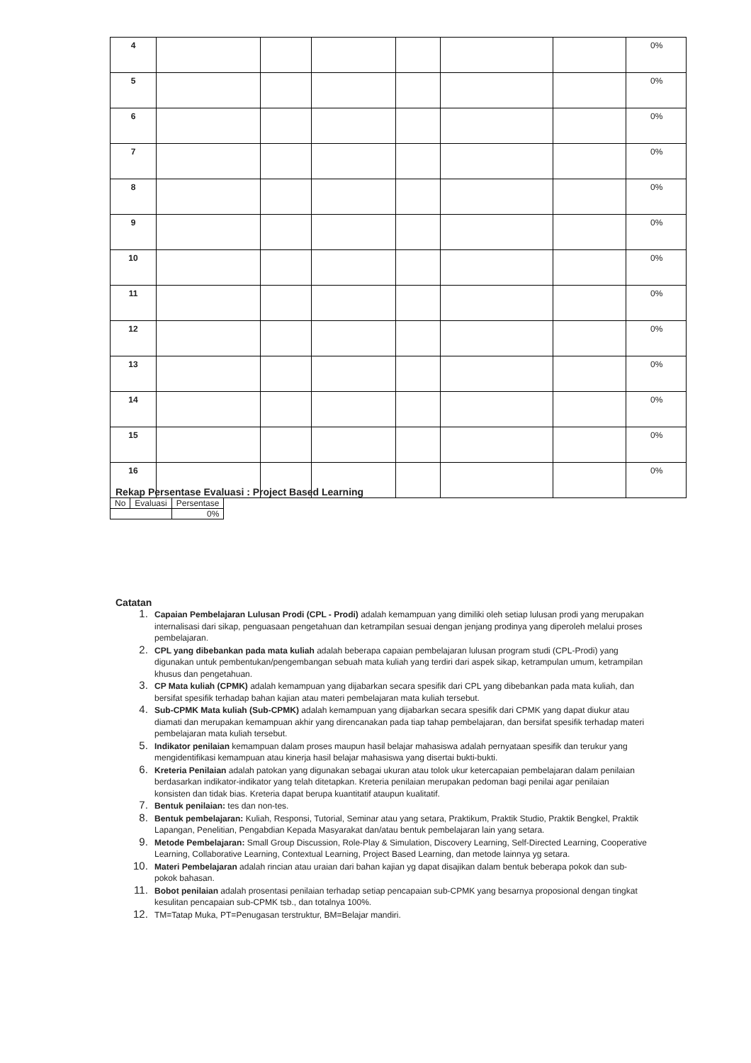| 4 | | | | | | | 0% |
| 5 | | | | | | | 0% |
| 6 | | | | | | | 0% |
| 7 | | | | | | | 0% |
| 8 | | | | | | | 0% |
| 9 | | | | | | | 0% |
| 10 | | | | | | | 0% |
| 11 | | | | | | | 0% |
| 12 | | | | | | | 0% |
| 13 | | | | | | | 0% |
| 14 | | | | | | | 0% |
| 15 | | | | | | | 0% |
| 16 | | | | | | | 0% |
Rekap Persentase Evaluasi : Project Based Learning
| No | Evaluasi | Persentase |
| | | 0% |
Catatan
Capaian Pembelajaran Lulusan Prodi (CPL - Prodi) adalah kemampuan yang dimiliki oleh setiap lulusan prodi yang merupakan internalisasi dari sikap, penguasaan pengetahuan dan ketrampilan sesuai dengan jenjang prodinya yang diperoleh melalui proses pembelajaran.
CPL yang dibebankan pada mata kuliah adalah beberapa capaian pembelajaran lulusan program studi (CPL-Prodi) yang digunakan untuk pembentukan/pengembangan sebuah mata kuliah yang terdiri dari aspek sikap, ketrampulan umum, ketrampilan khusus dan pengetahuan.
CP Mata kuliah (CPMK) adalah kemampuan yang dijabarkan secara spesifik dari CPL yang dibebankan pada mata kuliah, dan bersifat spesifik terhadap bahan kajian atau materi pembelajaran mata kuliah tersebut.
Sub-CPMK Mata kuliah (Sub-CPMK) adalah kemampuan yang dijabarkan secara spesifik dari CPMK yang dapat diukur atau diamati dan merupakan kemampuan akhir yang direncanakan pada tiap tahap pembelajaran, dan bersifat spesifik terhadap materi pembelajaran mata kuliah tersebut.
Indikator penilaian kemampuan dalam proses maupun hasil belajar mahasiswa adalah pernyataan spesifik dan terukur yang mengidentifikasi kemampuan atau kinerja hasil belajar mahasiswa yang disertai bukti-bukti.
Kreteria Penilaian adalah patokan yang digunakan sebagai ukuran atau tolok ukur ketercapaian pembelajaran dalam penilaian berdasarkan indikator-indikator yang telah ditetapkan. Kreteria penilaian merupakan pedoman bagi penilai agar penilaian konsisten dan tidak bias. Kreteria dapat berupa kuantitatif ataupun kualitatif.
Bentuk penilaian: tes dan non-tes.
Bentuk pembelajaran: Kuliah, Responsi, Tutorial, Seminar atau yang setara, Praktikum, Praktik Studio, Praktik Bengkel, Praktik Lapangan, Penelitian, Pengabdian Kepada Masyarakat dan/atau bentuk pembelajaran lain yang setara.
Metode Pembelajaran: Small Group Discussion, Role-Play & Simulation, Discovery Learning, Self-Directed Learning, Cooperative Learning, Collaborative Learning, Contextual Learning, Project Based Learning, dan metode lainnya yg setara.
Materi Pembelajaran adalah rincian atau uraian dari bahan kajian yg dapat disajikan dalam bentuk beberapa pokok dan sub-pokok bahasan.
Bobot penilaian adalah prosentasi penilaian terhadap setiap pencapaian sub-CPMK yang besarnya proposional dengan tingkat kesulitan pencapaian sub-CPMK tsb., dan totalnya 100%.
TM=Tatap Muka, PT=Penugasan terstruktur, BM=Belajar mandiri.